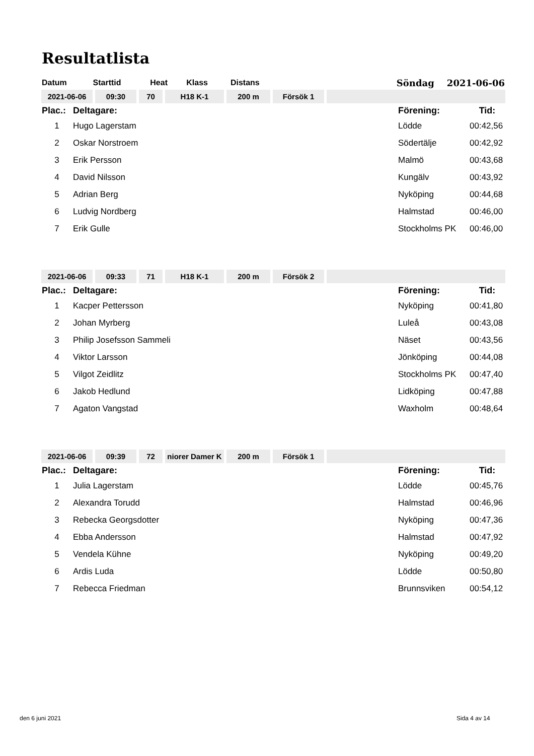Resultatlista
| Datum | Starttid | Heat | Klass | Distans | | Söndag 2021-06-06 |
| 2021-06-06 | 09:30 | 70 | H18 K-1 | 200 m | Försök 1 | |
| Plac.: | Deltagare: | Förening: | Tid: |
| 1 | Hugo Lagerstam | Lödde | 00:42,56 |
| 2 | Oskar Norstroem | Södertälje | 00:42,92 |
| 3 | Erik Persson | Malmö | 00:43,68 |
| 4 | David Nilsson | Kungälv | 00:43,92 |
| 5 | Adrian Berg | Nyköping | 00:44,68 |
| 6 | Ludvig Nordberg | Halmstad | 00:46,00 |
| 7 | Erik Gulle | Stockholms PK | 00:46,00 |
| 2021-06-06 | 09:33 | 71 | H18 K-1 | 200 m | Försök 2 | |
| Plac.: | Deltagare: | Förening: | Tid: |
| 1 | Kacper Pettersson | Nyköping | 00:41,80 |
| 2 | Johan Myrberg | Luleå | 00:43,08 |
| 3 | Philip Josefsson Sammeli | Näset | 00:43,56 |
| 4 | Viktor Larsson | Jönköping | 00:44,08 |
| 5 | Vilgot Zeidlitz | Stockholms PK | 00:47,40 |
| 6 | Jakob Hedlund | Lidköping | 00:47,88 |
| 7 | Agaton Vangstad | Waxholm | 00:48,64 |
| 2021-06-06 | 09:39 | 72 | niorer Damer K | 200 m | Försök 1 | |
| Plac.: | Deltagare: | Förening: | Tid: |
| 1 | Julia Lagerstam | Lödde | 00:45,76 |
| 2 | Alexandra Torudd | Halmstad | 00:46,96 |
| 3 | Rebecka Georgsdotter | Nyköping | 00:47,36 |
| 4 | Ebba Andersson | Halmstad | 00:47,92 |
| 5 | Vendela Kühne | Nyköping | 00:49,20 |
| 6 | Ardis Luda | Lödde | 00:50,80 |
| 7 | Rebecca Friedman | Brunnsviken | 00:54,12 |
den 6 juni 2021 Sida 4 av 14